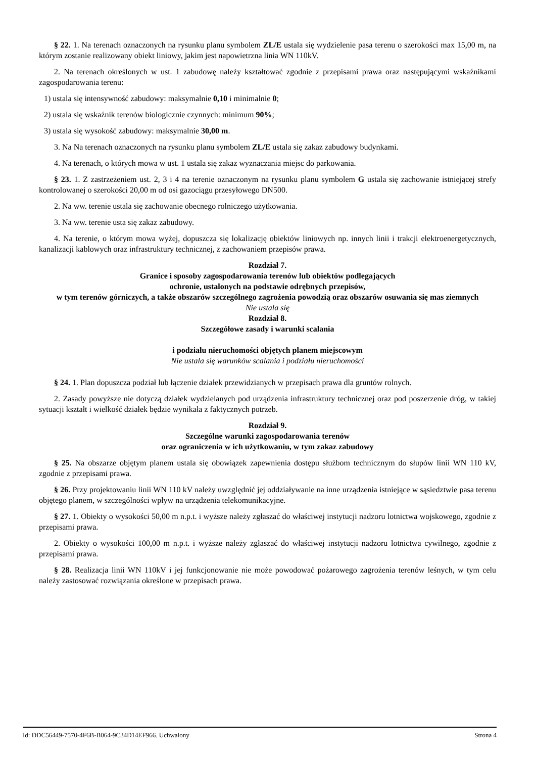§ 22. 1. Na terenach oznaczonych na rysunku planu symbolem ZL/E ustala się wydzielenie pasa terenu o szerokości max 15,00 m, na którym zostanie realizowany obiekt liniowy, jakim jest napowietrzna linia WN 110kV.
2. Na terenach określonych w ust. 1 zabudowę należy kształtować zgodnie z przepisami prawa oraz następującymi wskaźnikami zagospodarowania terenu:
1) ustala się intensywność zabudowy: maksymalnie 0,10 i minimalnie 0;
2) ustala się wskaźnik terenów biologicznie czynnych: minimum 90%;
3) ustala się wysokość zabudowy: maksymalnie 30,00 m.
3. Na Na terenach oznaczonych na rysunku planu symbolem ZL/E ustala się zakaz zabudowy budynkami.
4. Na terenach, o których mowa w ust. 1 ustala się zakaz wyznaczania miejsc do parkowania.
§ 23. 1. Z zastrzeżeniem ust. 2, 3 i 4 na terenie oznaczonym na rysunku planu symbolem G ustala się zachowanie istniejącej strefy kontrolowanej o szerokości 20,00 m od osi gazociągu przesyłowego DN500.
2. Na ww. terenie ustala się zachowanie obecnego rolniczego użytkowania.
3. Na ww. terenie usta się zakaz zabudowy.
4. Na terenie, o którym mowa wyżej, dopuszcza się lokalizację obiektów liniowych np. innych linii i trakcji elektroenergetycznych, kanalizacji kablowych oraz infrastruktury technicznej, z zachowaniem przepisów prawa.
Rozdział 7.
Granice i sposoby zagospodarowania terenów lub obiektów podlegających
ochronie, ustalonych na podstawie odrębnych przepisów,
w tym terenów górniczych, a także obszarów szczególnego zagrożenia powodzią oraz obszarów osuwania się mas ziemnych
Nie ustala się
Rozdział 8.
Szczegółowe zasady i warunki scalania
i podziału nieruchomości objętych planem miejscowym
Nie ustala się warunków scalania i podziału nieruchomości
§ 24. 1. Plan dopuszcza podział lub łączenie działek przewidzianych w przepisach prawa dla gruntów rolnych.
2. Zasady powyższe nie dotyczą działek wydzielanych pod urządzenia infrastruktury technicznej oraz pod poszerzenie dróg, w takiej sytuacji kształt i wielkość działek będzie wynikała z faktycznych potrzeb.
Rozdział 9.
Szczególne warunki zagospodarowania terenów
oraz ograniczenia w ich użytkowaniu, w tym zakaz zabudowy
§ 25. Na obszarze objętym planem ustala się obowiązek zapewnienia dostępu służbom technicznym do słupów linii WN 110 kV, zgodnie z przepisami prawa.
§ 26. Przy projektowaniu linii WN 110 kV należy uwzględnić jej oddziaływanie na inne urządzenia istniejące w sąsiedztwie pasa terenu objętego planem, w szczególności wpływ na urządzenia telekomunikacyjne.
§ 27. 1. Obiekty o wysokości 50,00 m n.p.t. i wyższe należy zgłaszać do właściwej instytucji nadzoru lotnictwa wojskowego, zgodnie z przepisami prawa.
2. Obiekty o wysokości 100,00 m n.p.t. i wyższe należy zgłaszać do właściwej instytucji nadzoru lotnictwa cywilnego, zgodnie z przepisami prawa.
§ 28. Realizacja linii WN 110kV i jej funkcjonowanie nie może powodować pożarowego zagrożenia terenów leśnych, w tym celu należy zastosować rozwiązania określone w przepisach prawa.
Id: DDC56449-7570-4F6B-B064-9C34D14EF966. Uchwalony Strona 4